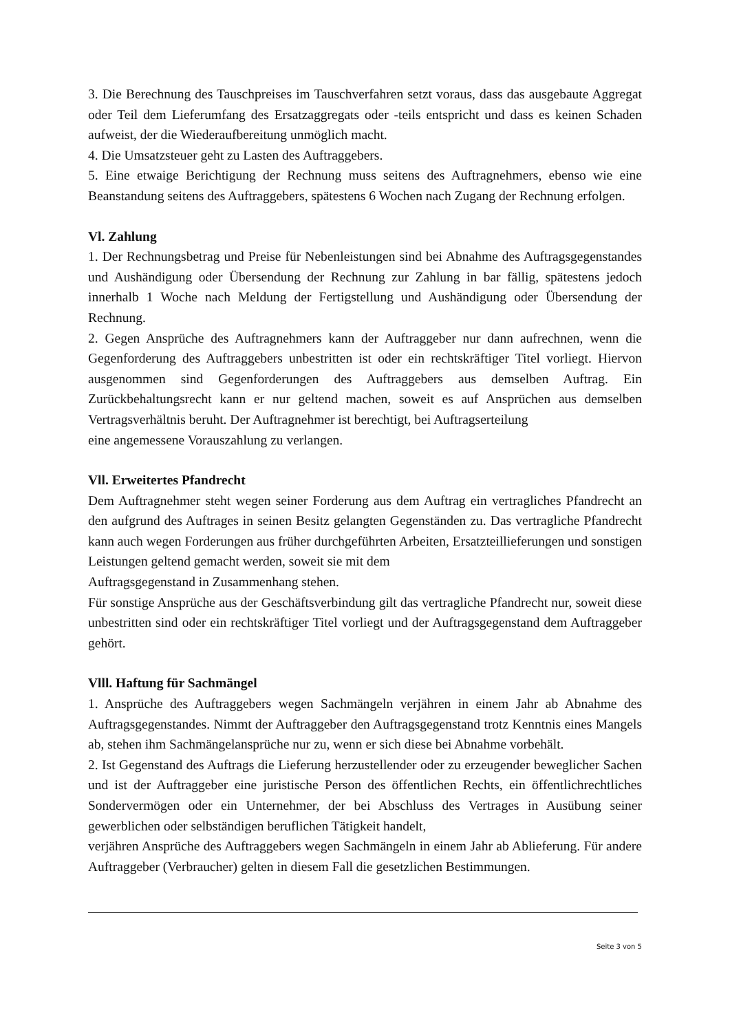3. Die Berechnung des Tauschpreises im Tauschverfahren setzt voraus, dass das ausgebaute Aggregat oder Teil dem Lieferumfang des Ersatzaggregats oder -teils entspricht und dass es keinen Schaden aufweist, der die Wiederaufbereitung unmöglich macht.
4. Die Umsatzsteuer geht zu Lasten des Auftraggebers.
5. Eine etwaige Berichtigung der Rechnung muss seitens des Auftragnehmers, ebenso wie eine Beanstandung seitens des Auftraggebers, spätestens 6 Wochen nach Zugang der Rechnung erfolgen.
Vl. Zahlung
1. Der Rechnungsbetrag und Preise für Nebenleistungen sind bei Abnahme des Auftragsgegenstandes und Aushändigung oder Übersendung der Rechnung zur Zahlung in bar fällig, spätestens jedoch innerhalb 1 Woche nach Meldung der Fertigstellung und Aushändigung oder Übersendung der Rechnung.
2. Gegen Ansprüche des Auftragnehmers kann der Auftraggeber nur dann aufrechnen, wenn die Gegenforderung des Auftraggebers unbestritten ist oder ein rechtskräftiger Titel vorliegt. Hiervon ausgenommen sind Gegenforderungen des Auftraggebers aus demselben Auftrag. Ein Zurückbehaltungsrecht kann er nur geltend machen, soweit es auf Ansprüchen aus demselben Vertragsverhältnis beruht. Der Auftragnehmer ist berechtigt, bei Auftragserteilung
eine angemessene Vorauszahlung zu verlangen.
Vll. Erweitertes Pfandrecht
Dem Auftragnehmer steht wegen seiner Forderung aus dem Auftrag ein vertragliches Pfandrecht an den aufgrund des Auftrages in seinen Besitz gelangten Gegenständen zu. Das vertragliche Pfandrecht kann auch wegen Forderungen aus früher durchgeführten Arbeiten, Ersatzteillieferungen und sonstigen Leistungen geltend gemacht werden, soweit sie mit dem
Auftragsgegenstand in Zusammenhang stehen.
Für sonstige Ansprüche aus der Geschäftsverbindung gilt das vertragliche Pfandrecht nur, soweit diese unbestritten sind oder ein rechtskräftiger Titel vorliegt und der Auftragsgegenstand dem Auftraggeber gehört.
Vlll. Haftung für Sachmängel
1. Ansprüche des Auftraggebers wegen Sachmängeln verjähren in einem Jahr ab Abnahme des Auftragsgegenstandes. Nimmt der Auftraggeber den Auftragsgegenstand trotz Kenntnis eines Mangels ab, stehen ihm Sachmängelansprüche nur zu, wenn er sich diese bei Abnahme vorbehält.
2. Ist Gegenstand des Auftrags die Lieferung herzustellender oder zu erzeugender beweglicher Sachen und ist der Auftraggeber eine juristische Person des öffentlichen Rechts, ein öffentlichrechtliches Sondervermögen oder ein Unternehmer, der bei Abschluss des Vertrages in Ausübung seiner gewerblichen oder selbständigen beruflichen Tätigkeit handelt,
verjähren Ansprüche des Auftraggebers wegen Sachmängeln in einem Jahr ab Ablieferung. Für andere Auftraggeber (Verbraucher) gelten in diesem Fall die gesetzlichen Bestimmungen.
Seite 3 von 5